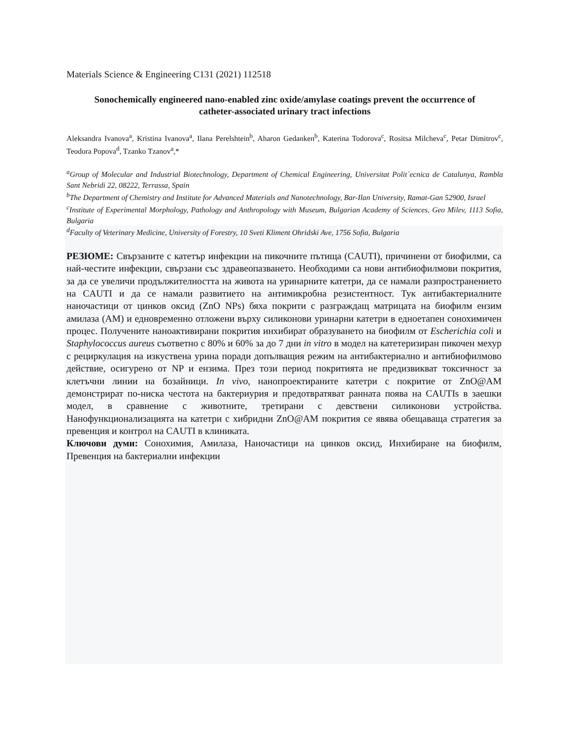Materials Science & Engineering C131 (2021) 112518
Sonochemically engineered nano-enabled zinc oxide/amylase coatings prevent the occurrence of catheter-associated urinary tract infections
Aleksandra Ivanova<sup>a</sup>, Kristina Ivanova<sup>a</sup>, Ilana Perelshtein<sup>b</sup>, Aharon Gedanken<sup>b</sup>, Katerina Todorova<sup>c</sup>, Rositsa Milcheva<sup>c</sup>, Petar Dimitrov<sup>c</sup>, Teodora Popova<sup>d</sup>, Tzanko Tzanov<sup>a</sup>,*
<sup>a</sup> Group of Molecular and Industrial Biotechnology, Department of Chemical Engineering, Universitat Polit`ecnica de Catalunya, Rambla Sant Nebridi 22, 08222, Terrassa, Spain
<sup>b</sup> The Department of Chemistry and Institute for Advanced Materials and Nanotechnology, Bar-Ilan University, Ramat-Gan 52900, Israel
<sup>c</sup> Institute of Experimental Morphology, Pathology and Anthropology with Museum, Bulgarian Academy of Sciences, Geo Milev, 1113 Sofia, Bulgaria
<sup>d</sup> Faculty of Veterinary Medicine, University of Forestry, 10 Sveti Kliment Ohridski Ave, 1756 Sofia, Bulgaria
РЕЗЮМЕ: Свързаните с катетър инфекции на пикочните пътища (CAUTI), причинени от биофилми, са най-честите инфекции, свързани със здравеопазването. Необходими са нови антибиофилмови покрития, за да се увеличи продължителността на живота на уринарните катетри, да се намали разпространението на CAUTI и да се намали развитието на антимикробна резистентност. Тук антибактериалните наночастици от цинков оксид (ZnO NPs) бяха покрити с разграждащ матрицата на биофилм ензим амилаза (AM) и едновременно отложени върху силиконови уринарни катетри в едноетапен сонохимичен процес. Получените наноактивирани покрития инхибират образуването на биофилм от Escherichia coli и Staphylococcus aureus съответно с 80% и 60% за до 7 дни in vitro в модел на катетеризиран пикочен мехур с рециркулация на изкуствена урина поради допълващия режим на антибактериално и антибиофилмово действие, осигурено от NP и ензима. През този период покритията не предизвикват токсичност за клетъчни линии на бозайници. In vivo, нанопроектираните катетри с покритие от ZnO@AM демонстрират по-ниска честота на бактериурия и предотвратяват ранната поява на CAUTIs в заешки модел, в сравнение с животните, третирани с девствени силиконови устройства. Нанофункционализацията на катетри с хибридни ZnO@AM покрития се явява обещаваща стратегия за превенция и контрол на CAUTI в клиниката.
Ключови думи: Сонохимия, Амилаза, Наночастици на цинков оксид, Инхибиране на биофилм, Превенция на бактериални инфекции